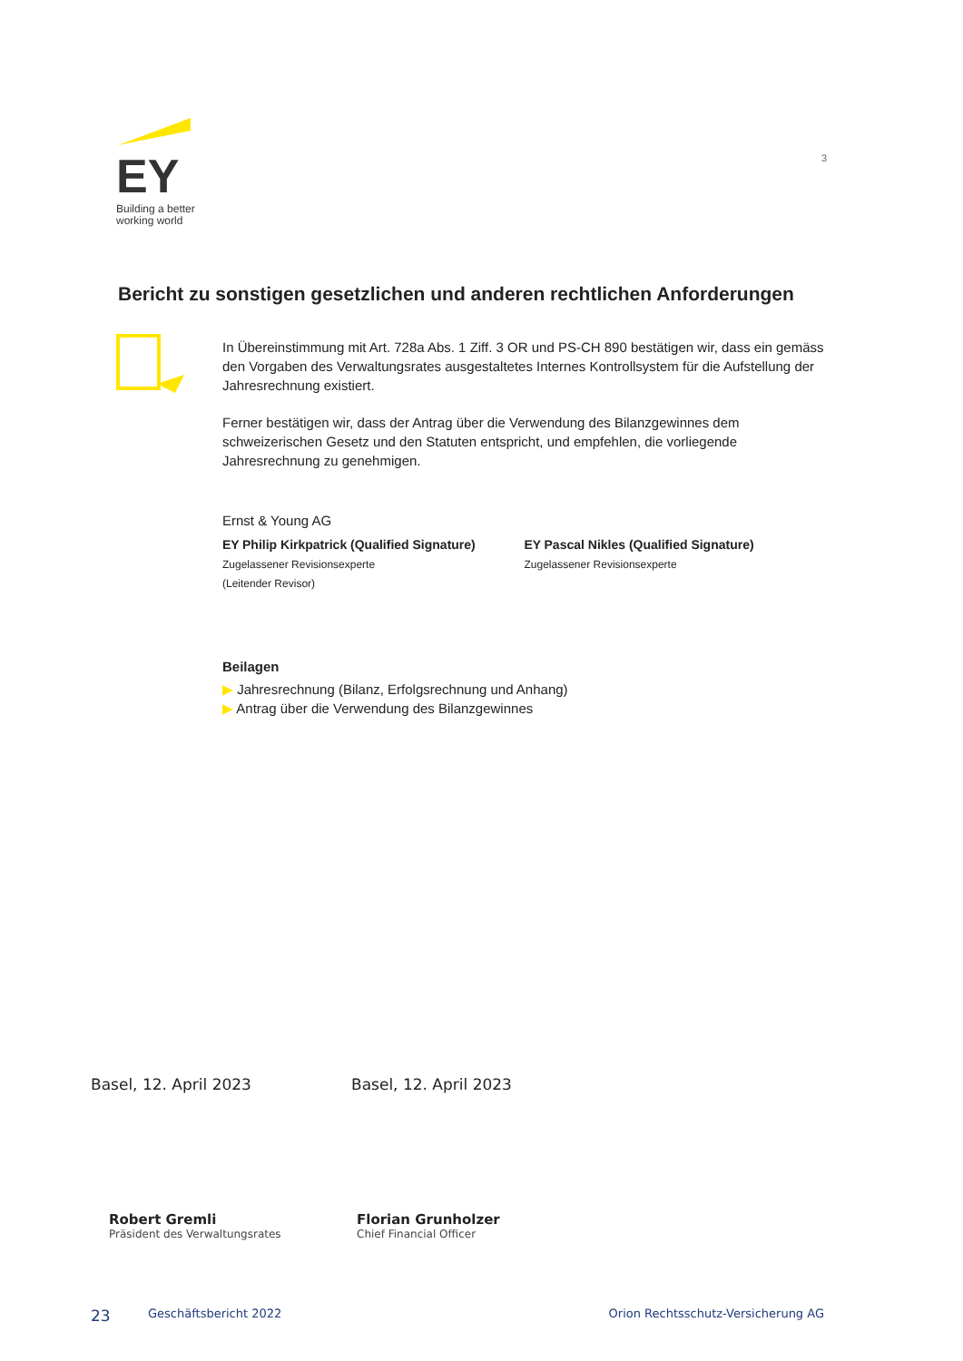EY
Building a better
working world
3
Bericht zu sonstigen gesetzlichen und anderen rechtlichen Anforderungen
In Übereinstimmung mit Art. 728a Abs. 1 Ziff. 3 OR und PS-CH 890 bestätigen wir, dass ein gemäss den Vorgaben des Verwaltungsrates ausgestaltetes Internes Kontrollsystem für die Aufstellung der Jahresrechnung existiert.
Ferner bestätigen wir, dass der Antrag über die Verwendung des Bilanzgewinnes dem schweizerischen Gesetz und den Statuten entspricht, und empfehlen, die vorliegende Jahresrechnung zu genehmigen.
Ernst & Young AG
EY Philip Kirkpatrick (Qualified Signature)
Zugelassener Revisionsexperte
(Leitender Revisor)
EY Pascal Nikles (Qualified Signature)
Zugelassener Revisionsexperte
Beilagen
▶ Jahresrechnung (Bilanz, Erfolgsrechnung und Anhang)
▶ Antrag über die Verwendung des Bilanzgewinnes
Basel, 12. April 2023 Basel, 12. April 2023
Robert Gremli
Präsident des Verwaltungsrates
Florian Grunholzer
Chief Financial Officer
23 Geschäftsbericht 2022 Orion Rechtsschutz-Versicherung AG